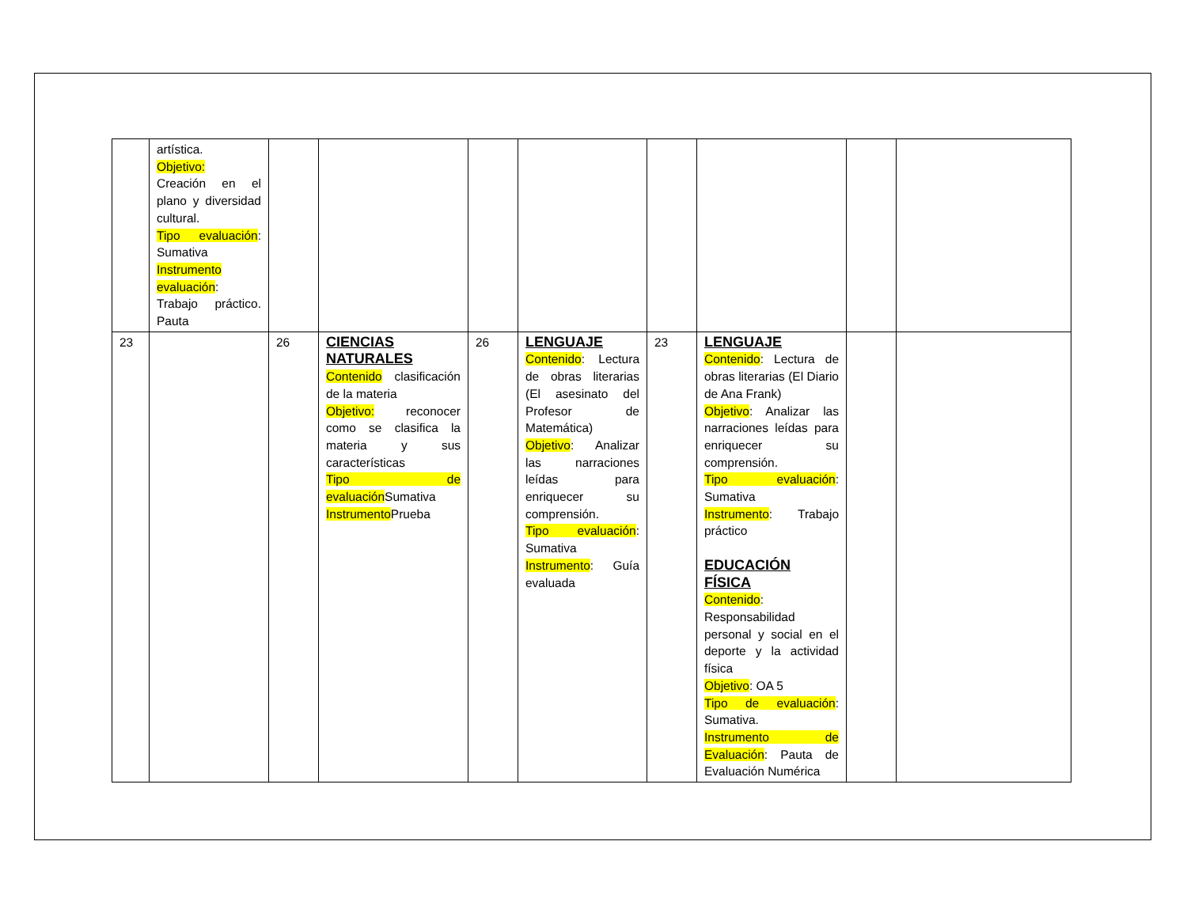| | artística. Objetivo: Creación en el plano y diversidad cultural. Tipo evaluación : Sumativa Instrumento evaluación : Trabajo práctico. Pauta | | | | | | | | |
| 23 | | 26 | CIENCIAS NATURALES Contenido clasificación de la materia Objetivo: reconocer como se clasifica la materia y sus características Tipo de evaluación Sumativa Instrumento Prueba | 26 | LENGUAJE Contenido : Lectura de obras literarias (El asesinato del Profesor de Matemática) Objetivo : Analizar las narraciones leídas para enriquecer su comprensión. Tipo evaluación : Sumativa Instrumento : Guía evaluada | 23 | LENGUAJE Contenido : Lectura de obras literarias (El Diario de Ana Frank) Objetivo : Analizar las narraciones leídas para enriquecer su comprensión. Tipo evaluación : Sumativa Instrumento : Trabajo práctico EDUCACIÓN FÍSICA Contenido : Responsabilidad personal y social en el deporte y la actividad física Objetivo : OA 5 Tipo de evaluación : Sumativa. Instrumento de Evaluación : Pauta de Evaluación Numérica | | |